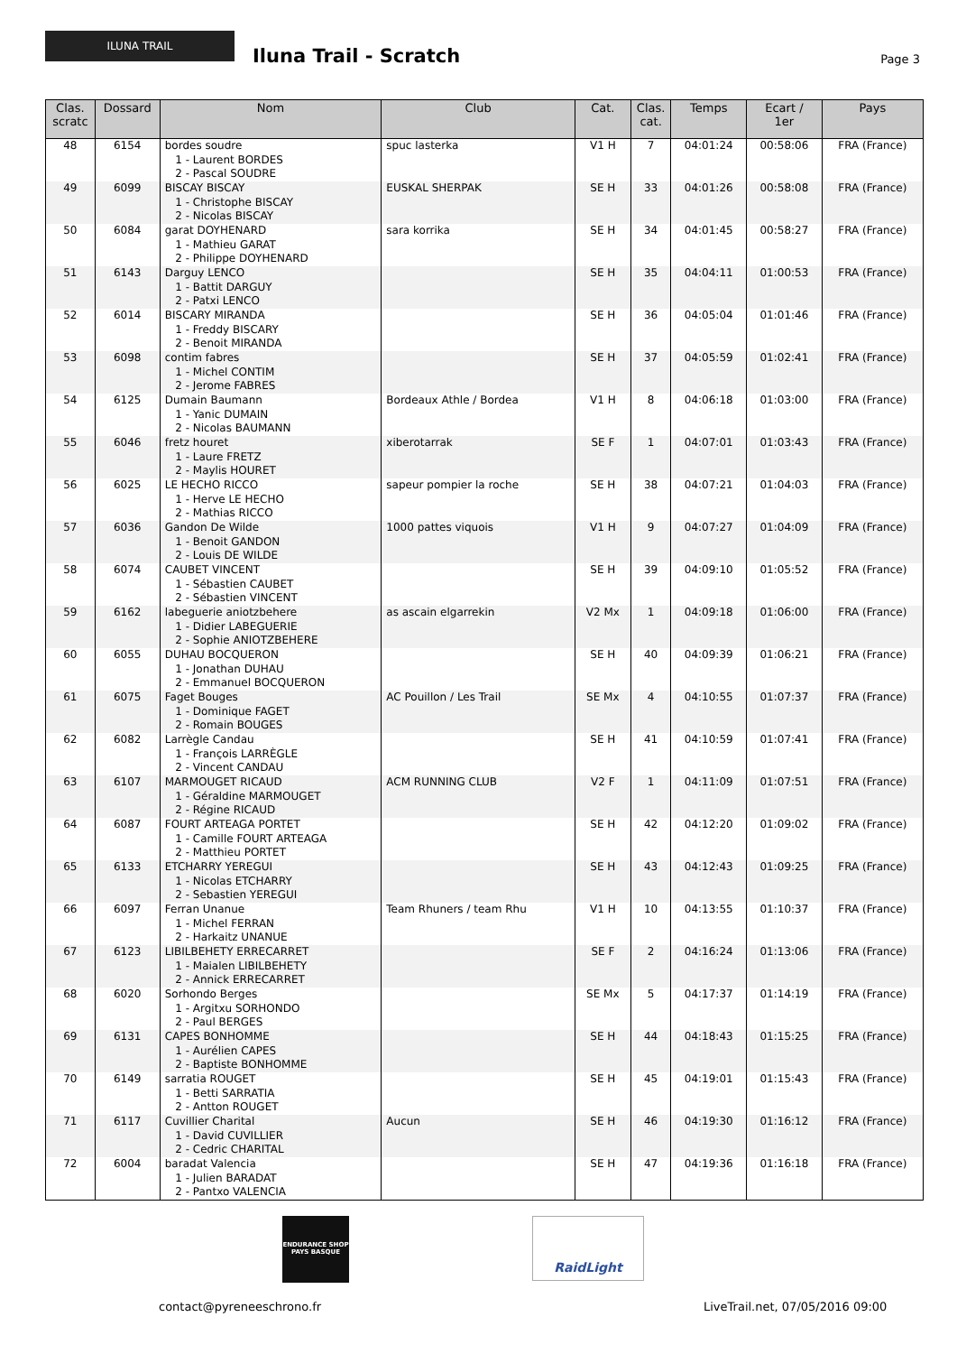ILUNA TRAIL Iluna Trail - Scratch
Page 3
| Clas. scratc | Dossard | Nom | Club | Cat. | Clas. cat. | Temps | Ecart / 1er | Pays |
| --- | --- | --- | --- | --- | --- | --- | --- | --- |
| 48 | 6154 | bordes soudre 1 - Laurent BORDES 2 - Pascal SOUDRE | spuc lasterka | V1 H | 7 | 04:01:24 | 00:58:06 | FRA (France) |
| 49 | 6099 | BISCAY BISCAY 1 - Christophe BISCAY 2 - Nicolas BISCAY | EUSKAL SHERPAK | SE H | 33 | 04:01:26 | 00:58:08 | FRA (France) |
| 50 | 6084 | garat DOYHENARD 1 - Mathieu GARAT 2 - Philippe DOYHENARD | sara korrika | SE H | 34 | 04:01:45 | 00:58:27 | FRA (France) |
| 51 | 6143 | Darguy LENCO 1 - Battit DARGUY 2 - Patxi LENCO | | SE H | 35 | 04:04:11 | 01:00:53 | FRA (France) |
| 52 | 6014 | BISCARY MIRANDA 1 - Freddy BISCARY 2 - Benoit MIRANDA | | SE H | 36 | 04:05:04 | 01:01:46 | FRA (France) |
| 53 | 6098 | contim fabres 1 - Michel CONTIM 2 - Jerome FABRES | | SE H | 37 | 04:05:59 | 01:02:41 | FRA (France) |
| 54 | 6125 | Dumain Baumann 1 - Yanic DUMAIN 2 - Nicolas BAUMANN | Bordeaux Athle / Bordea | V1 H | 8 | 04:06:18 | 01:03:00 | FRA (France) |
| 55 | 6046 | fretz houret 1 - Laure FRETZ 2 - Maylis HOURET | xiberotarrak | SE F | 1 | 04:07:01 | 01:03:43 | FRA (France) |
| 56 | 6025 | LE HECHO RICCO 1 - Herve LE HECHO 2 - Mathias RICCO | sapeur pompier la roche | SE H | 38 | 04:07:21 | 01:04:03 | FRA (France) |
| 57 | 6036 | Gandon De Wilde 1 - Benoit GANDON 2 - Louis DE WILDE | 1000 pattes viquois | V1 H | 9 | 04:07:27 | 01:04:09 | FRA (France) |
| 58 | 6074 | CAUBET VINCENT 1 - Sébastien CAUBET 2 - Sébastien VINCENT | | SE H | 39 | 04:09:10 | 01:05:52 | FRA (France) |
| 59 | 6162 | labeguerie aniotzbehere 1 - Didier LABEGUERIE 2 - Sophie ANIOTZBEHERE | as ascain elgarrekin | V2 Mx | 1 | 04:09:18 | 01:06:00 | FRA (France) |
| 60 | 6055 | DUHAU BOCQUERON 1 - Jonathan DUHAU 2 - Emmanuel BOCQUERON | | SE H | 40 | 04:09:39 | 01:06:21 | FRA (France) |
| 61 | 6075 | Faget Bouges 1 - Dominique FAGET 2 - Romain BOUGES | AC Pouillon / Les Trail | SE Mx | 4 | 04:10:55 | 01:07:37 | FRA (France) |
| 62 | 6082 | Larrègle Candau 1 - François LARRÈGLE 2 - Vincent CANDAU | | SE H | 41 | 04:10:59 | 01:07:41 | FRA (France) |
| 63 | 6107 | MARMOUGET RICAUD 1 - Géraldine MARMOUGET 2 - Régine RICAUD | ACM RUNNING CLUB | V2 F | 1 | 04:11:09 | 01:07:51 | FRA (France) |
| 64 | 6087 | FOURT ARTEAGA PORTET 1 - Camille FOURT ARTEAGA 2 - Matthieu PORTET | | SE H | 42 | 04:12:20 | 01:09:02 | FRA (France) |
| 65 | 6133 | ETCHARRY YEREGUI 1 - Nicolas ETCHARRY 2 - Sebastien YEREGUI | | SE H | 43 | 04:12:43 | 01:09:25 | FRA (France) |
| 66 | 6097 | Ferran Unanue 1 - Michel FERRAN 2 - Harkaitz UNANUE | Team Rhuners / team Rhu | V1 H | 10 | 04:13:55 | 01:10:37 | FRA (France) |
| 67 | 6123 | LIBILBEHETY ERRECARRET 1 - Maialen LIBILBEHETY 2 - Annick ERRECARRET | | SE F | 2 | 04:16:24 | 01:13:06 | FRA (France) |
| 68 | 6020 | Sorhondo Berges 1 - Argitxu SORHONDO 2 - Paul BERGES | | SE Mx | 5 | 04:17:37 | 01:14:19 | FRA (France) |
| 69 | 6131 | CAPES BONHOMME 1 - Aurélien CAPES 2 - Baptiste BONHOMME | | SE H | 44 | 04:18:43 | 01:15:25 | FRA (France) |
| 70 | 6149 | sarratia ROUGET 1 - Betti SARRATIA 2 - Antton ROUGET | | SE H | 45 | 04:19:01 | 01:15:43 | FRA (France) |
| 71 | 6117 | Cuvillier Charital 1 - David CUVILLIER 2 - Cedric CHARITAL | Aucun | SE H | 46 | 04:19:30 | 01:16:12 | FRA (France) |
| 72 | 6004 | baradat Valencia 1 - Julien BARADAT 2 - Pantxo VALENCIA | | SE H | 47 | 04:19:36 | 01:16:18 | FRA (France) |
ENDURANCE SHOP
PAYS BASQUE
RaidLight
contact@pyreneeschrono.fr
LiveTrail.net, 07/05/2016 09:00